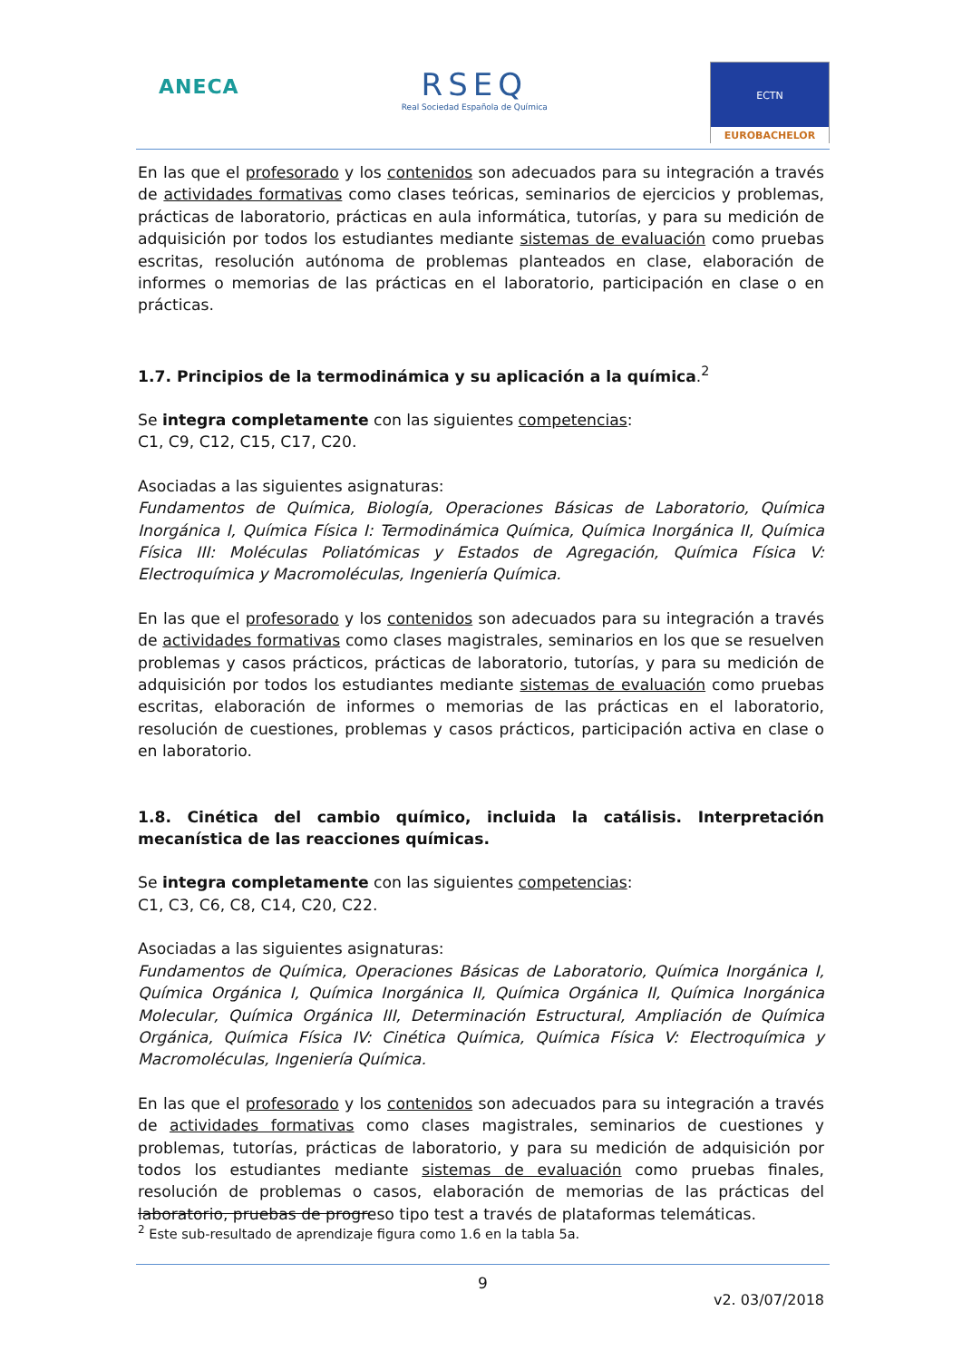ANECA
RSEQ
Real Sociedad Española de Química
ECTN
EUROBACHELOR
En las que el profesorado y los contenidos son adecuados para su integración a través de actividades formativas como clases teóricas, seminarios de ejercicios y problemas, prácticas de laboratorio, prácticas en aula informática, tutorías, y para su medición de adquisición por todos los estudiantes mediante sistemas de evaluación como pruebas escritas, resolución autónoma de problemas planteados en clase, elaboración de informes o memorias de las prácticas en el laboratorio, participación en clase o en prácticas.
1.7. Principios de la termodinámica y su aplicación a la química.<sup>2</sup>
Se integra completamente con las siguientes competencias:
C1, C9, C12, C15, C17, C20.
Asociadas a las siguientes asignaturas:
Fundamentos de Química, Biología, Operaciones Básicas de Laboratorio, Química Inorgánica I, Química Física I: Termodinámica Química, Química Inorgánica II, Química Física III: Moléculas Poliatómicas y Estados de Agregación, Química Física V: Electroquímica y Macromoléculas, Ingeniería Química.
En las que el profesorado y los contenidos son adecuados para su integración a través de actividades formativas como clases magistrales, seminarios en los que se resuelven problemas y casos prácticos, prácticas de laboratorio, tutorías, y para su medición de adquisición por todos los estudiantes mediante sistemas de evaluación como pruebas escritas, elaboración de informes o memorias de las prácticas en el laboratorio, resolución de cuestiones, problemas y casos prácticos, participación activa en clase o en laboratorio.
1.8. Cinética del cambio químico, incluida la catálisis. Interpretación mecanística de las reacciones químicas.
Se integra completamente con las siguientes competencias:
C1, C3, C6, C8, C14, C20, C22.
Asociadas a las siguientes asignaturas:
Fundamentos de Química, Operaciones Básicas de Laboratorio, Química Inorgánica I, Química Orgánica I, Química Inorgánica II, Química Orgánica II, Química Inorgánica Molecular, Química Orgánica III, Determinación Estructural, Ampliación de Química Orgánica, Química Física IV: Cinética Química, Química Física V: Electroquímica y Macromoléculas, Ingeniería Química.
En las que el profesorado y los contenidos son adecuados para su integración a través de actividades formativas como clases magistrales, seminarios de cuestiones y problemas, tutorías, prácticas de laboratorio, y para su medición de adquisición por todos los estudiantes mediante sistemas de evaluación como pruebas finales, resolución de problemas o casos, elaboración de memorias de las prácticas del laboratorio, pruebas de progreso tipo test a través de plataformas telemáticas.
<sup>2</sup> Este sub-resultado de aprendizaje figura como 1.6 en la tabla 5a.
9
v2. 03/07/2018